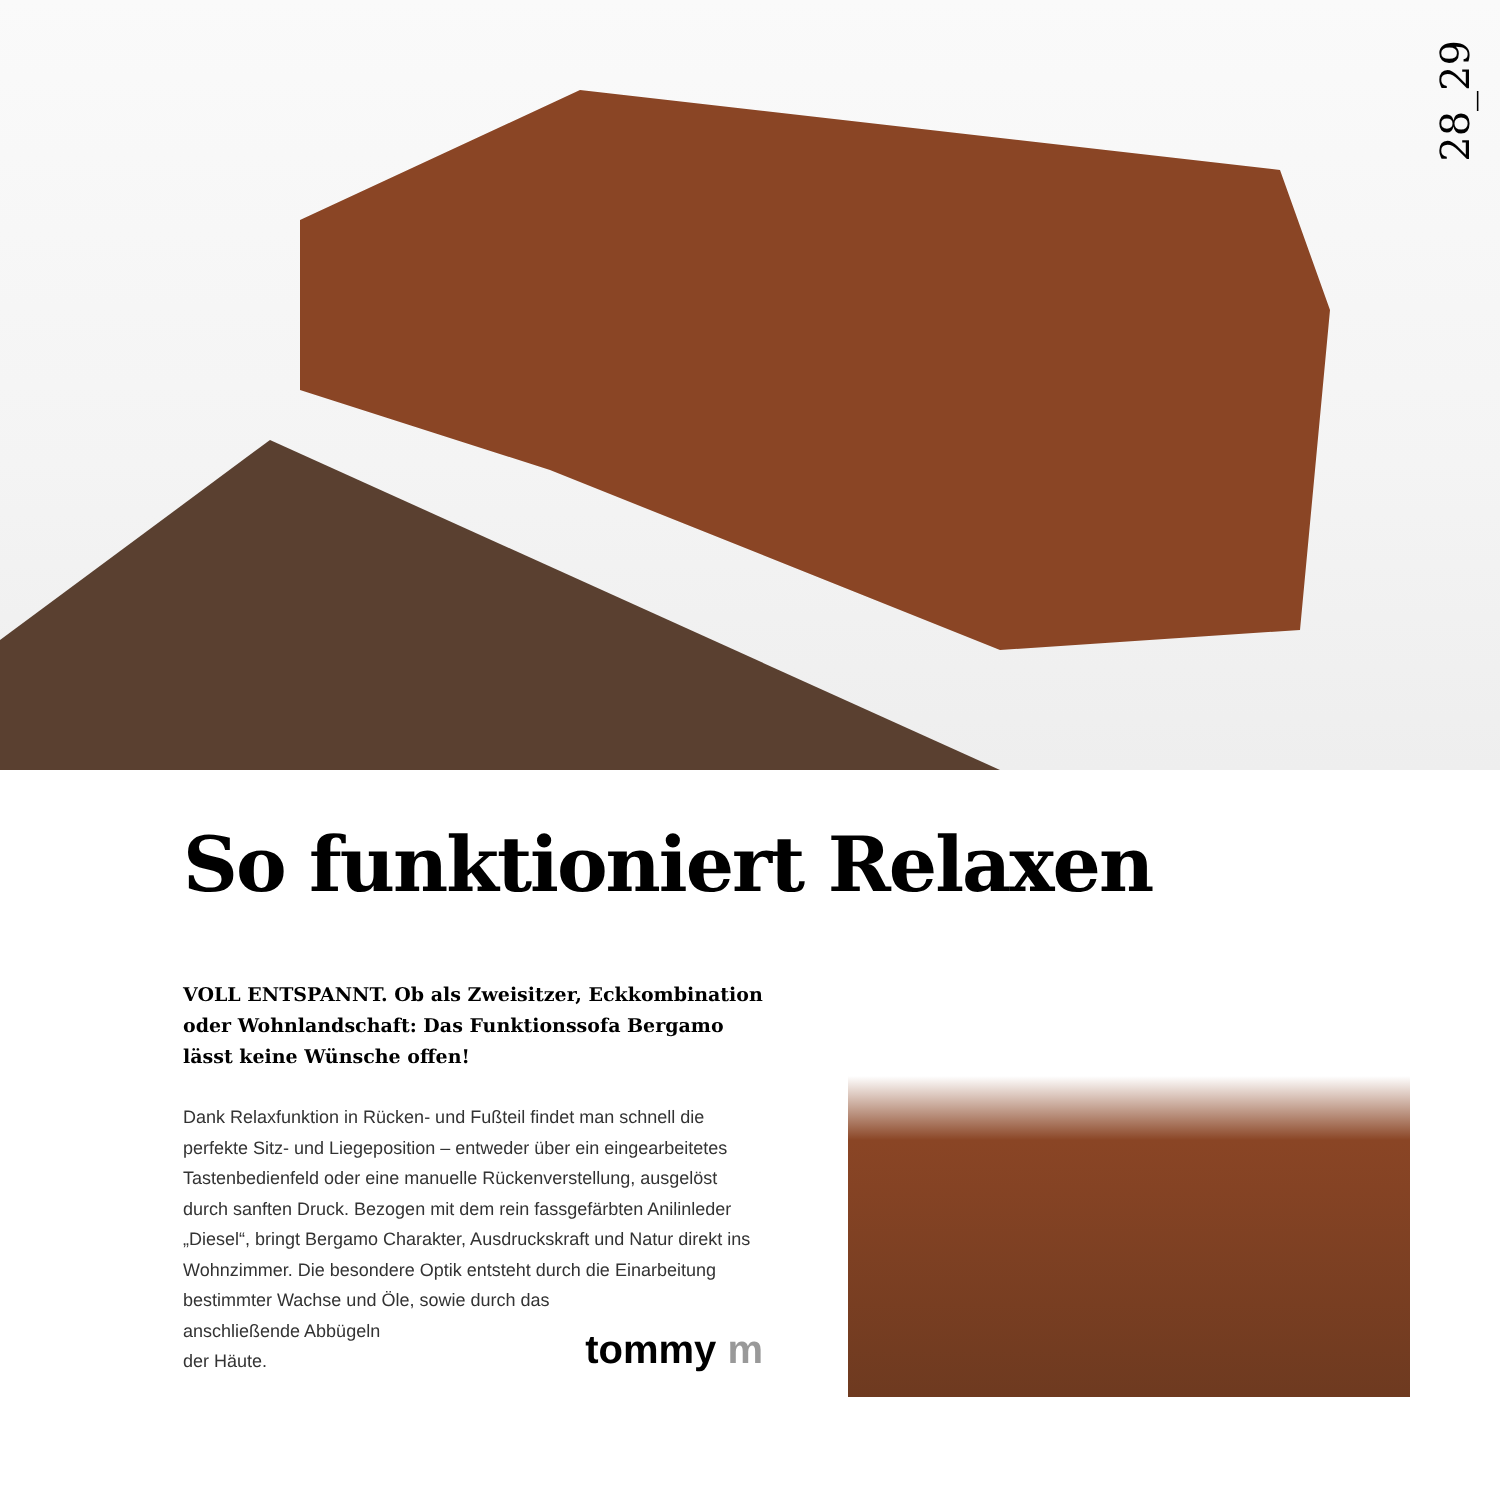28_29
So funktioniert Relaxen
VOLL ENTSPANNT. Ob als Zweisitzer, Eckkombination oder Wohnlandschaft: Das Funktionssofa Bergamo lässt keine Wünsche offen!
Dank Relaxfunktion in Rücken- und Fußteil findet man schnell die perfekte Sitz- und Liegeposition – entweder über ein ein­gearbeitetes Tastenbedienfeld oder eine manuelle Rückenver­stellung, ausgelöst durch sanften Druck. Bezogen mit dem rein fassgefärbten Anilinleder „Diesel“, bringt Bergamo Charakter, Ausdruckskraft und Natur direkt ins Wohnzimmer. Die beson­dere Optik entsteht durch die Einarbeitung bestimmter Wachse und Öle, sowie durch das
anschließende Abbügeln
der Häute.
tommy m